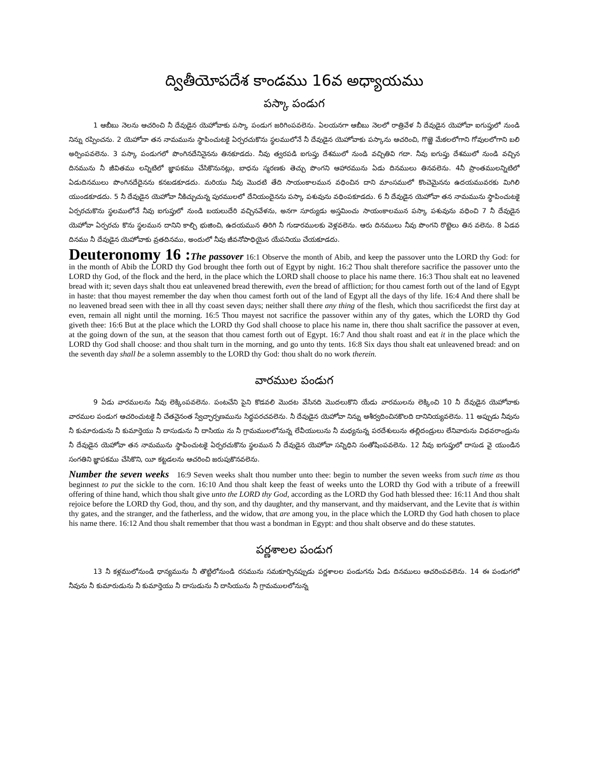ద్వితీయోపదేశ కాండము 16వ అధ్యాయము
పస్కా పండుగ
1 ఆబీబు నెలను ఆచరించి నీ దేవుడైన యెహోవాకు పస్కా పండుగ జరిగింపవలెను. ఏలయనగా ఆబీబు నెలలో రాత్రివేళ నీ దేవుడైన యెహోవా ఐగుప్తులో నుండి నిన్ను రప్పించను. 2 యెహోవా తన నామమును స్థాపించుటకై ఏర్పరచుకొను స్థలములోనే నీ దేవుడైన యెహోవాకు పస్కాను ఆచరించి, గొఱ్ఱె మేకలలోగాని గోవులలోగాని బలి అర్పింపవలెను. 3 పస్కా పండుగలో పొంగినదేనినైనను తినకూడదు. నీవు త్వరపడి ఐగుప్తు దేశములో నుండి వచ్చితివి గదా. నీవు ఐగుప్తు దేశములో నుండి వచ్చిన దినమును నీ జీవితము లన్నిటిలో జ్ఞాపకము చేసికొనునట్లు, బాధను స్మరణకు తెచ్చు పొంగని ఆహారమును ఏడు దినములు తినవలెను. 4నీ ప్రాంతములన్నిటిలో ఏడుదినములు పొంగినదేదైనను కనబడకూడదు. మరియు నీవు మొదటి తేది సాయంకాలమున వధించిన దాని మాంసములో కొంచెమైనను ఉదయమువరకు మిగిలి యుండకూడదు. 5 నీ దేవుడైన యెహోవా నీకిచ్చుచున్న పురములలో దేనియందైనను పస్కా పశువును వధింపకూడదు. 6 నీ దేవుడైన యెహోవా తన నామమును స్థాపించుటకై ఏర్పరచుకొను స్థలములోనే నీవు ఐగుప్తులో నుండి బయలుదేరి వచ్చినవేళను, అనగా సూర్యుడు అస్తమించు సాయంకాలమున పస్కా పశువును వధించి 7 నీ దేవుడైన యెహోవా ఏర్పరచు కొను స్థలమున దానిని కాల్చి భుజించి, ఉదయమున తిరిగి నీ గుడారములకు వెళ్లవలెను. ఆరు దినములు నీవు పొంగని రొట్టెలు తిన వలెను. 8 ఏడవ దినము నీ దేవుడైన యెహోవాకు వ్రతదినము, అందులో నీవు జీవనోపాధియైన యేపనియు చేయకూడదు.
Deuteronomy 16 : The passover 16:1 Observe the month of Abib, and keep the passover unto the LORD thy God: for in the month of Abib the LORD thy God brought thee forth out of Egypt by night. 16:2 Thou shalt therefore sacrifice the passover unto the LORD thy God, of the flock and the herd, in the place which the LORD shall choose to place his name there. 16:3 Thou shalt eat no leavened bread with it; seven days shalt thou eat unleavened bread therewith, even the bread of affliction; for thou camest forth out of the land of Egypt in haste: that thou mayest remember the day when thou camest forth out of the land of Egypt all the days of thy life. 16:4 And there shall be no leavened bread seen with thee in all thy coast seven days; neither shall there any thing of the flesh, which thou sacrificedst the first day at even, remain all night until the morning. 16:5 Thou mayest not sacrifice the passover within any of thy gates, which the LORD thy God giveth thee: 16:6 But at the place which the LORD thy God shall choose to place his name in, there thou shalt sacrifice the passover at even, at the going down of the sun, at the season that thou camest forth out of Egypt. 16:7 And thou shalt roast and eat it in the place which the LORD thy God shall choose: and thou shalt turn in the morning, and go unto thy tents. 16:8 Six days thou shalt eat unleavened bread: and on the seventh day shall be a solemn assembly to the LORD thy God: thou shalt do no work therein.
వారముల పండుగ
9 ఏడు వారములను నీవు లెక్కింపవలెను. పంటచేని పైని కొడవలి మొదట వేసినది మొదలుకొని యేడు వారములను లెక్కించి 10 నీ దేవుడైన యెహోవాకు వారముల పండుగ ఆచరించుటకై నీ చేతనైనంత స్వేచ్ఛార్పణమును సిద్ధపరచవలెను. నీ దేవుడైన యెహోవా నిన్ను ఆశీర్వదించినకొలది దానినియ్యవలెను. 11 అప్పుడు నీవును నీ కుమారుడును నీ కుమార్తెయు నీ దాసుడును నీ దాసియు ను నీ గ్రామములలోనున్న లేవీయులును నీ మధ్యనున్న పరదేశులును తల్లిదండ్రులు లేనివారును విధవరాండ్రును నీ దేవుడైన యెహోవా తన నామమును స్థాపించుటకై ఏర్పరచుకొను స్థలమున నీ దేవుడైన యెహోవా సన్నిధిని సంతోషింపవలెను. 12 నీవు ఐగుప్తులో దాసుడ వై యుండిన సంగతిని జ్ఞాపకము చేసికొని, యీ కట్టడలను ఆచరించి జరుపుకొనవలెను.
Number the seven weeks 16:9 Seven weeks shalt thou number unto thee: begin to number the seven weeks from such time as thou beginnest to put the sickle to the corn. 16:10 And thou shalt keep the feast of weeks unto the LORD thy God with a tribute of a freewill offering of thine hand, which thou shalt give unto the LORD thy God, according as the LORD thy God hath blessed thee: 16:11 And thou shalt rejoice before the LORD thy God, thou, and thy son, and thy daughter, and thy manservant, and thy maidservant, and the Levite that is within thy gates, and the stranger, and the fatherless, and the widow, that are among you, in the place which the LORD thy God hath chosen to place his name there. 16:12 And thou shalt remember that thou wast a bondman in Egypt: and thou shalt observe and do these statutes.
పర్ణశాలల పండుగ
13 నీ కళ్లములోనుండి ధాన్యమును నీ తొట్టిలోనుండి రసమును సమకూర్చినప్పుడు పర్ణశాలల పండుగను ఏడు దినములు ఆచరింపవలెను. 14 ఈ పండుగలో నీవును నీ కుమారుడును నీ కుమార్తెయు నీ దాసుడును నీ దాసియును నీ గ్రామములలోనున్న